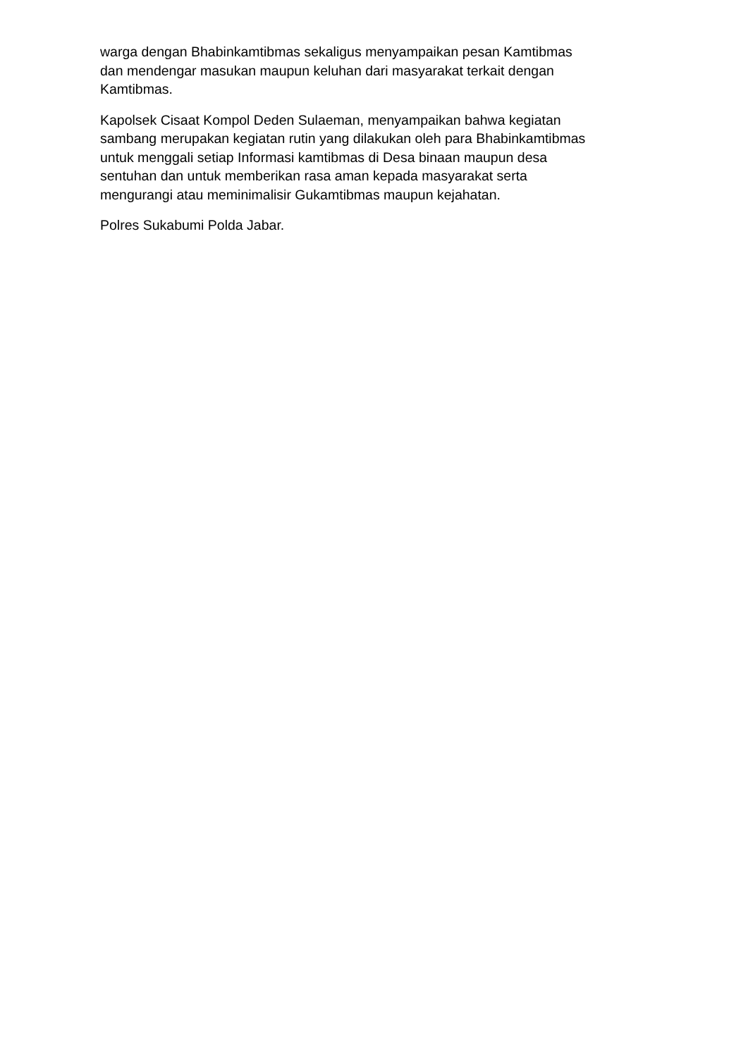warga dengan Bhabinkamtibmas sekaligus menyampaikan pesan Kamtibmas
dan mendengar masukan maupun keluhan dari masyarakat terkait dengan
Kamtibmas.
Kapolsek Cisaat Kompol Deden Sulaeman, menyampaikan bahwa kegiatan
sambang merupakan kegiatan rutin yang dilakukan oleh para Bhabinkamtibmas
untuk menggali setiap Informasi kamtibmas di Desa binaan maupun desa
sentuhan dan untuk memberikan rasa aman kepada masyarakat serta
mengurangi atau meminimalisir Gukamtibmas maupun kejahatan.
Polres Sukabumi Polda Jabar.